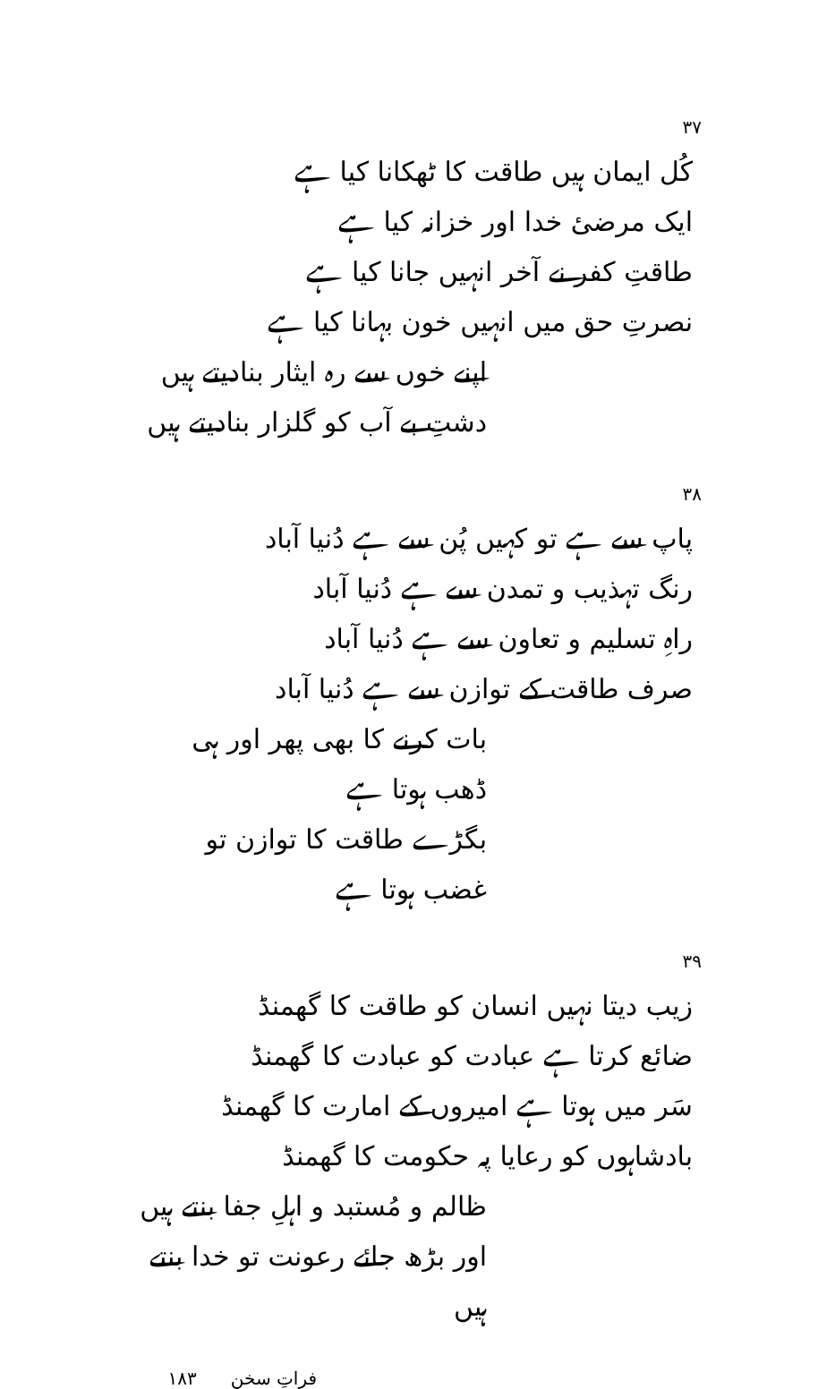۳۷
کُل ایمان ہیں طاقت کا ٹھکانا کیا ہے
ایک مرضیٔ خدا اور خزانہ کیا ہے
طاقتِ کفر نے آخر انہیں جانا کیا ہے
نصرتِ حق میں انہیں خون بہانا کیا ہے
اپنے خوں سے رہ ایثار بنادیتے ہیں
دشتِ بے آب کو گلزار بنادیتے ہیں
۳۸
پاپ سے ہے تو کہیں پُن سے ہے دُنیا آباد
رنگ تہذیب و تمدن سے ہے دُنیا آباد
راہِ تسلیم و تعاون سے ہے دُنیا آباد
صرف طاقت کے توازن سے ہے دُنیا آباد
بات کرنے کا بھی پھر اور ہی ڈھب ہوتا ہے
بگڑے طاقت کا توازن تو غضب ہوتا ہے
۳۹
زیب دیتا نہیں انسان کو طاقت کا گھمنڈ
ضائع کرتا ہے عبادت کو عبادت کا گھمنڈ
سَر میں ہوتا ہے امیروں کے امارت کا گھمنڈ
بادشاہوں کو رعایا پہ حکومت کا گھمنڈ
ظالم و مُستبد و اہلِ جفا بنتے ہیں
اور بڑھ جائے رعونت تو خدا بنتے ہیں
فراتِ سخن ۱۸۳